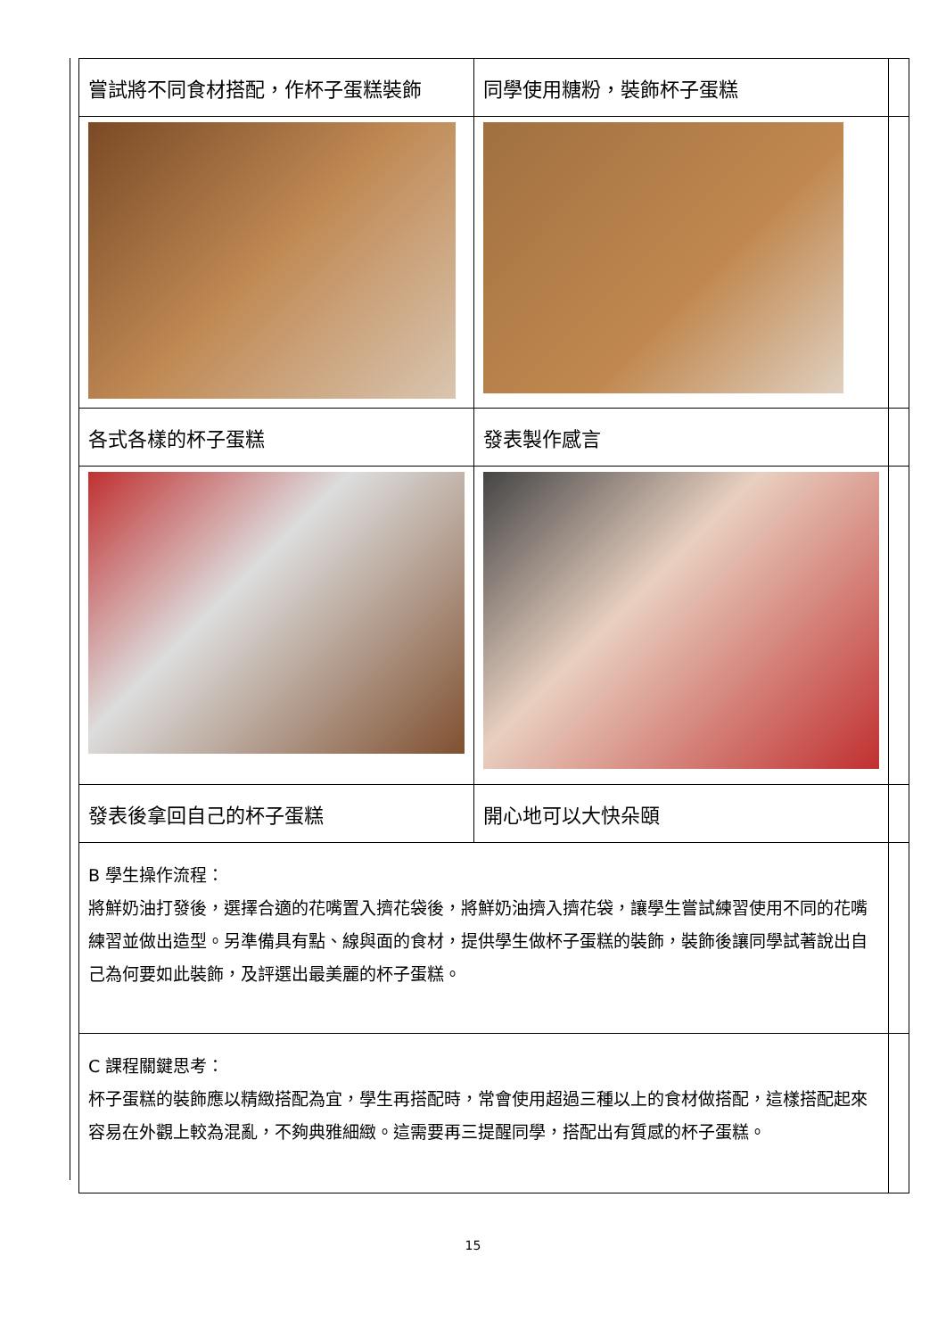| 嘗試將不同食材搭配，作杯子蛋糕裝飾 | 同學使用糖粉，裝飾杯子蛋糕 | |
| 各式各樣的杯子蛋糕 | 發表製作感言 | |
| 發表後拿回自己的杯子蛋糕 | 開心地可以大快朵頤 | |
| B 學生操作流程： 將鮮奶油打發後，選擇合適的花嘴置入擠花袋後，將鮮奶油擠入擠花袋，讓學生嘗試練習使用不同的花嘴練習並做出造型。另準備具有點、線與面的食材，提供學生做杯子蛋糕的裝飾，裝飾後讓同學試著說出自己為何要如此裝飾，及評選出最美麗的杯子蛋糕。 | | |
| C 課程關鍵思考： 杯子蛋糕的裝飾應以精緻搭配為宜，學生再搭配時，常會使用超過三種以上的食材做搭配，這樣搭配起來容易在外觀上較為混亂，不夠典雅細緻。這需要再三提醒同學，搭配出有質感的杯子蛋糕。 | | |
15